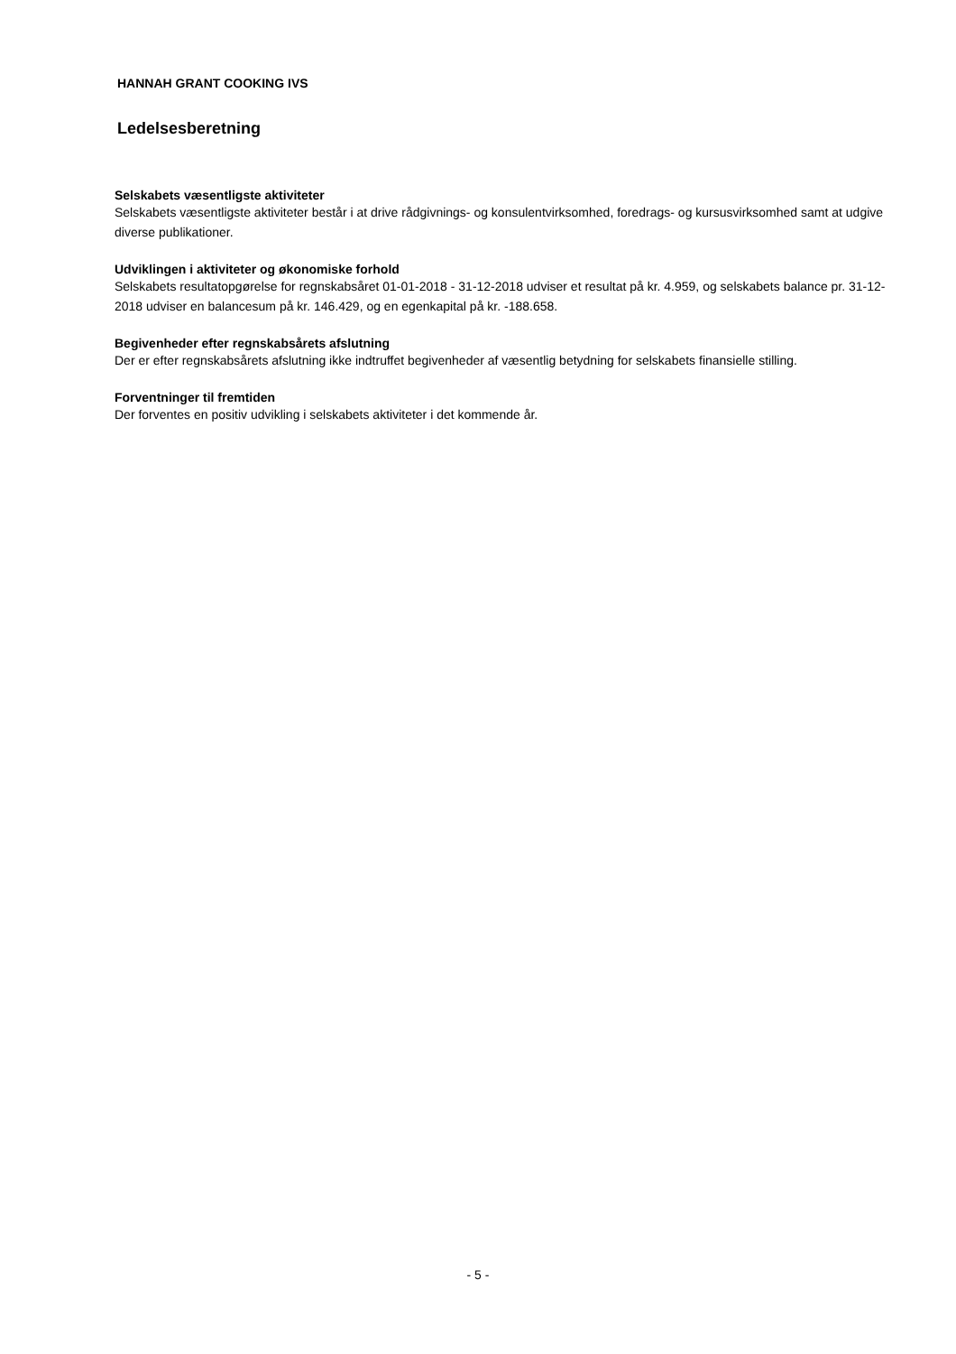HANNAH GRANT COOKING IVS
Ledelsesberetning
Selskabets væsentligste aktiviteter
Selskabets væsentligste aktiviteter består i at drive rådgivnings- og konsulentvirksomhed, foredrags- og kursusvirksomhed samt at udgive diverse publikationer.
Udviklingen i aktiviteter og økonomiske forhold
Selskabets resultatopgørelse for regnskabsåret 01-01-2018 - 31-12-2018 udviser et resultat på kr. 4.959, og selskabets balance pr. 31-12-2018 udviser en balancesum på kr. 146.429, og en egenkapital på kr. -188.658.
Begivenheder efter regnskabsårets afslutning
Der er efter regnskabsårets afslutning ikke indtruffet begivenheder af væsentlig betydning for selskabets finansielle stilling.
Forventninger til fremtiden
Der forventes en positiv udvikling i selskabets aktiviteter i det kommende år.
- 5 -